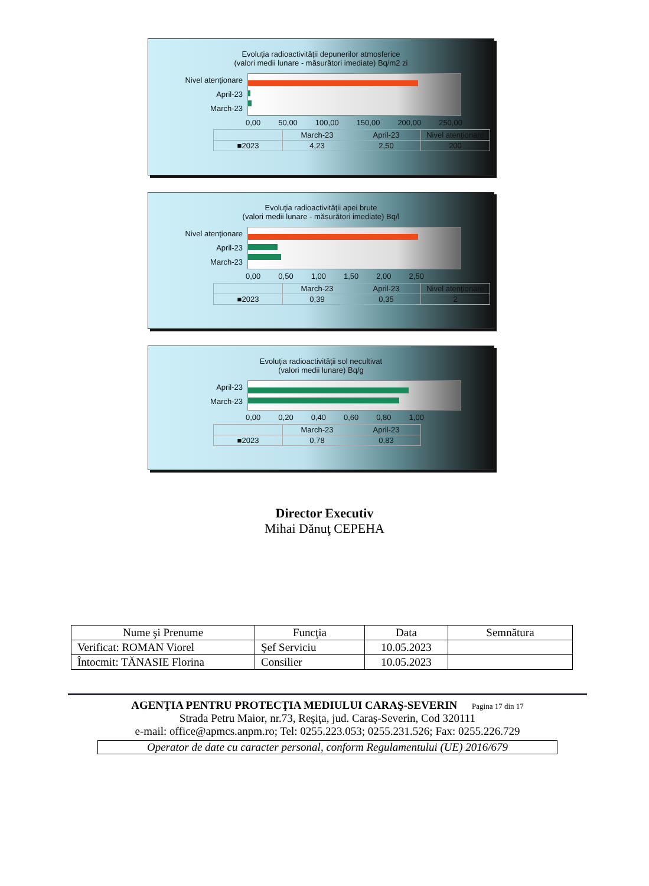Evoluţia radioactivităţii depunerilor atmosferice
(valori medii lunare - măsurători imediate) Bq/m2 zi
Nivel atenţionare
April-23
March-23
0,00 50,00 100,00 150,00 200,00 250,00
| | March-23 | April-23 | Nivel atenţionare |
| --- | --- | --- | --- |
| ■2023 | 4,23 | 2,50 | 200 |
Evoluţia radioactivităţii apei brute
(valori medii lunare - măsurători imediate) Bq/l
Nivel atenţionare
April-23
March-23
0,00 0,50 1,00 1,50 2,00 2,50
| | March-23 | April-23 | Nivel atenţionare |
| --- | --- | --- | --- |
| ■2023 | 0,39 | 0,35 | 2 |
Evoluţia radioactivităţii sol necultivat
(valori medii lunare) Bq/g
April-23
March-23
0,00 0,20 0,40 0,60 0,80 1,00
| | March-23 | April-23 |
| --- | --- | --- |
| ■2023 | 0,78 | 0,83 |
Director Executiv
Mihai Dănuţ CEPEHA
| Nume şi Prenume | Funcţia | Data | Semnătura |
| --- | --- | --- | --- |
| Verificat: ROMAN Viorel | Şef Serviciu | 10.05.2023 | |
| Întocmit: TĂNASIE Florina | Consilier | 10.05.2023 | |
AGENŢIA PENTRU PROTECŢIA MEDIULUI CARAŞ-SEVERIN Pagina 17 din 17
Strada Petru Maior, nr.73, Reşiţa, jud. Caraş-Severin, Cod 320111
e-mail: office@apmcs.anpm.ro; Tel: 0255.223.053; 0255.231.526; Fax: 0255.226.729
Operator de date cu caracter personal, conform Regulamentului (UE) 2016/679